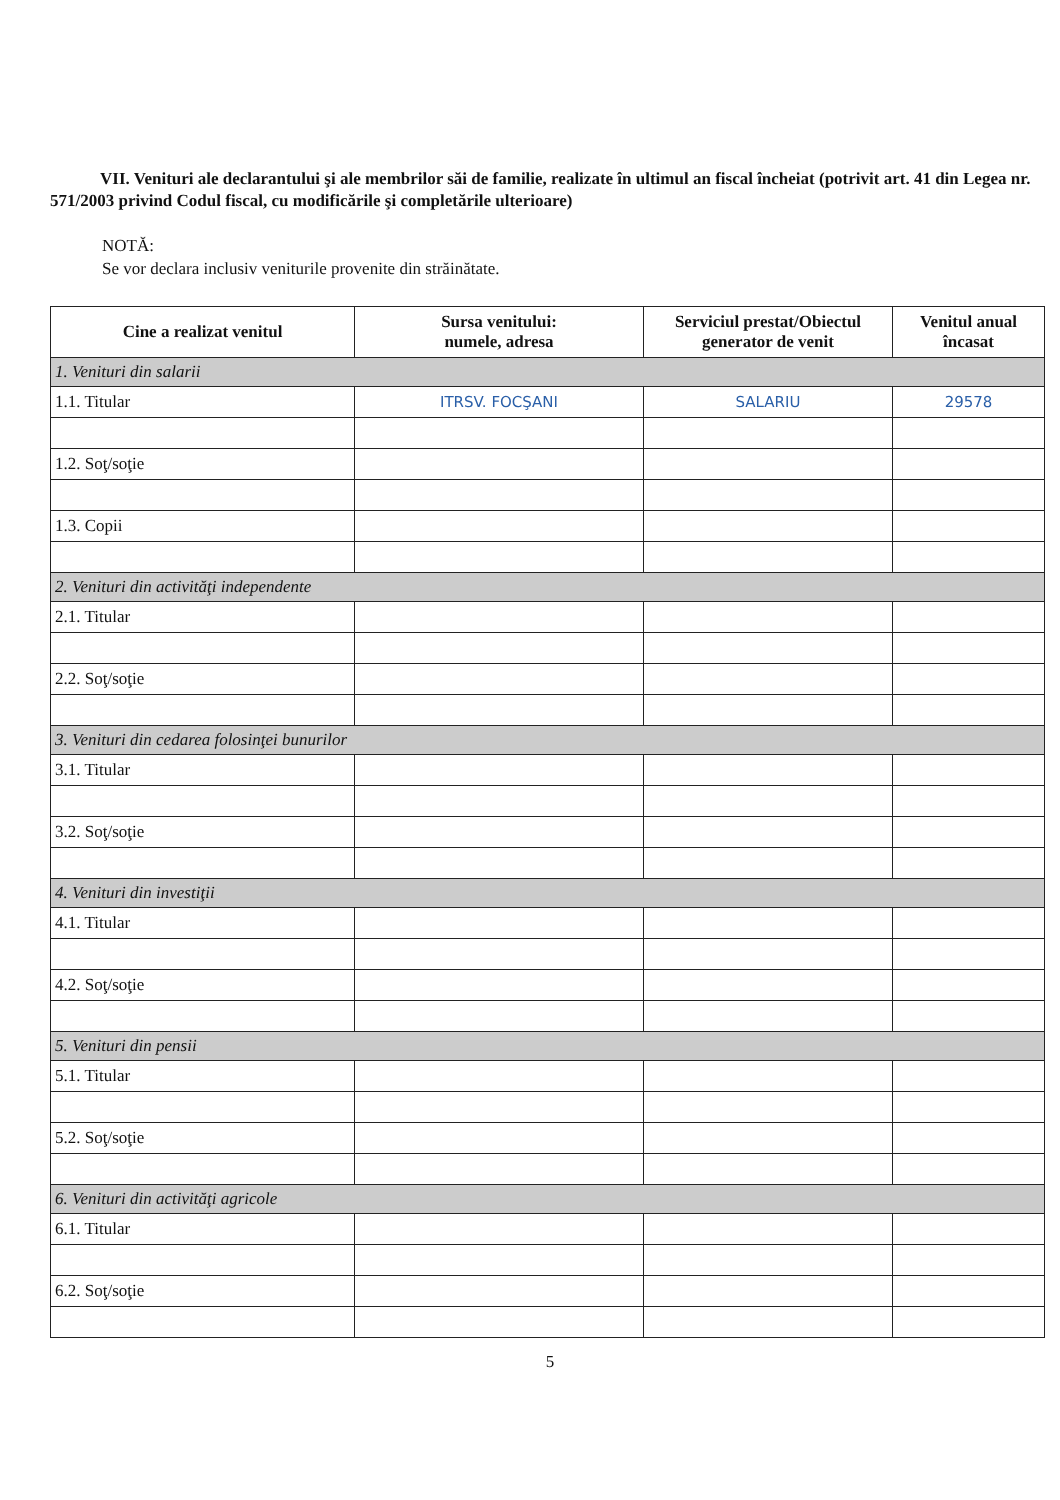VII. Venituri ale declarantului şi ale membrilor săi de familie, realizate în ultimul an fiscal încheiat (potrivit art. 41 din Legea nr. 571/2003 privind Codul fiscal, cu modificările şi completările ulterioare)
NOTĂ:
Se vor declara inclusiv veniturile provenite din străinătate.
| Cine a realizat venitul | Sursa venitului: numele, adresa | Serviciul prestat/Obiectul generator de venit | Venitul anual încasat |
| --- | --- | --- | --- |
| 1. Venituri din salarii | | | |
| 1.1. Titular | ITRSV. FOCŞANI | SALARIU | 29578 |
| 1.2. Soţ/soţie | | | |
| 1.3. Copii | | | |
| 2. Venituri din activităţi independente | | | |
| 2.1. Titular | | | |
| 2.2. Soţ/soţie | | | |
| 3. Venituri din cedarea folosinţei bunurilor | | | |
| 3.1. Titular | | | |
| 3.2. Soţ/soţie | | | |
| 4. Venituri din investiţii | | | |
| 4.1. Titular | | | |
| 4.2. Soţ/soţie | | | |
| 5. Venituri din pensii | | | |
| 5.1. Titular | | | |
| 5.2. Soţ/soţie | | | |
| 6. Venituri din activităţi agricole | | | |
| 6.1. Titular | | | |
| 6.2. Soţ/soţie | | | |
5